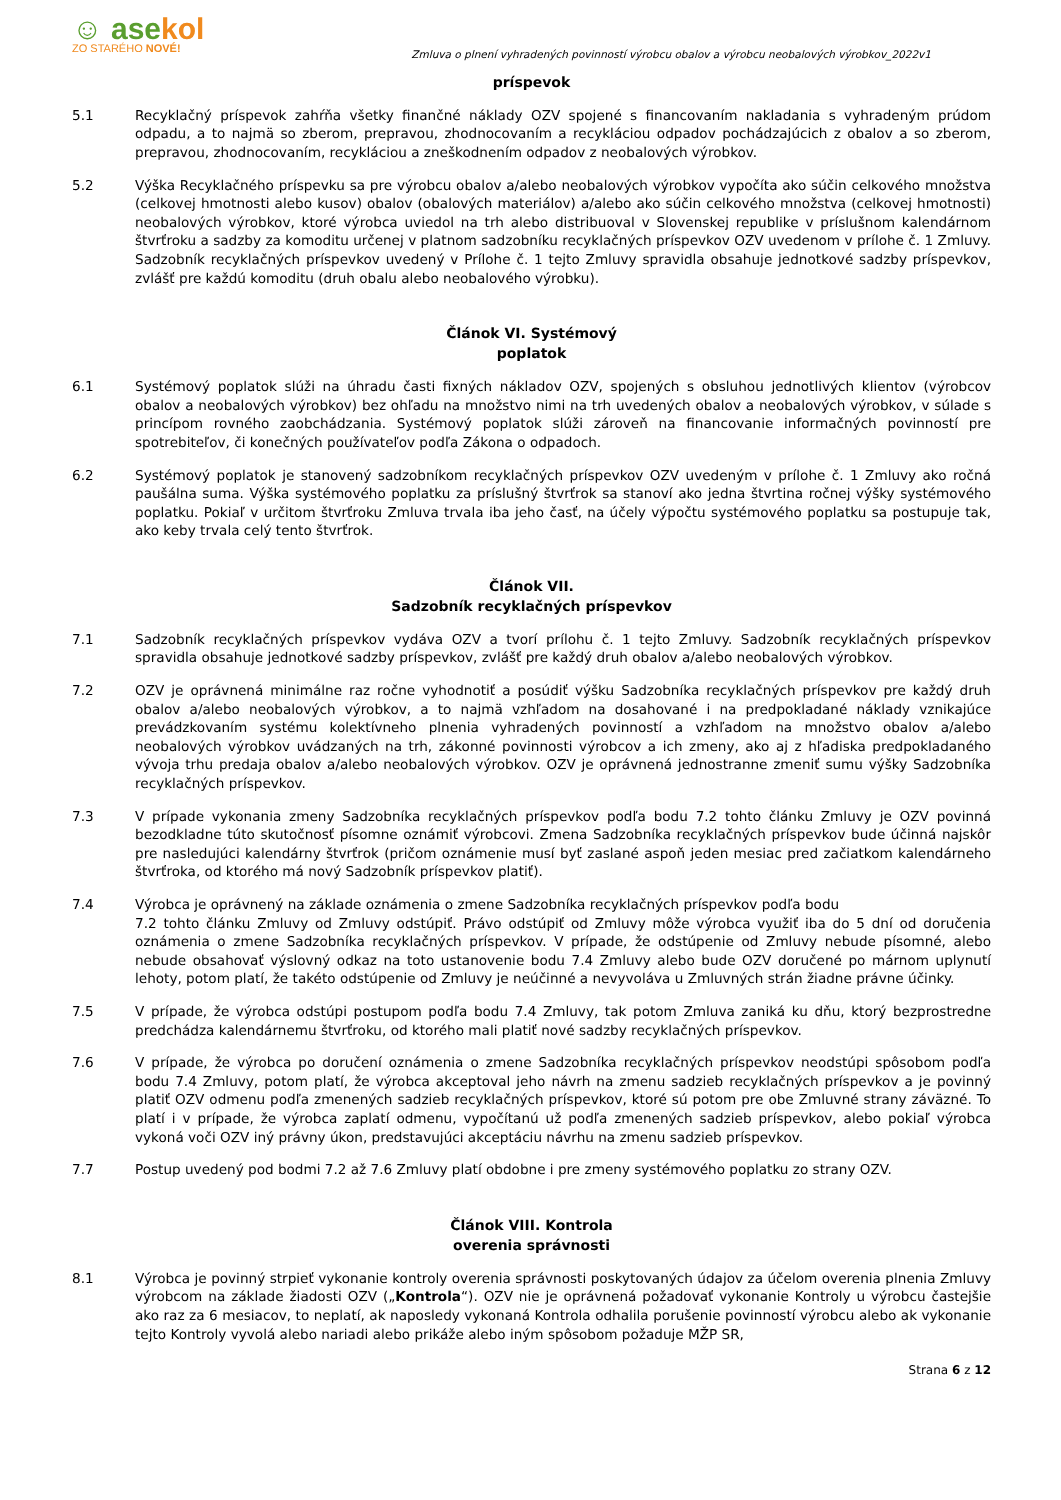☺ asekol
ZO STARÉHO NOVÉ!
Zmluva o plnení vyhradených povinností výrobcu obalov a výrobcu neobalových výrobkov_2022v1
príspevok
5.1 Recyklačný príspevok zahŕňa všetky finančné náklady OZV spojené s financovaním nakladania s vyhradeným prúdom odpadu, a to najmä so zberom, prepravou, zhodnocovaním a recykláciou odpadov pochádzajúcich z obalov a so zberom, prepravou, zhodnocovaním, recykláciou a zneškodnením odpadov z neobalových výrobkov.
5.2 Výška Recyklačného príspevku sa pre výrobcu obalov a/alebo neobalových výrobkov vypočíta ako súčin celkového množstva (celkovej hmotnosti alebo kusov) obalov (obalových materiálov) a/alebo ako súčin celkového množstva (celkovej hmotnosti) neobalových výrobkov, ktoré výrobca uviedol na trh alebo distribuoval v Slovenskej republike v príslušnom kalendárnom štvrťroku a sadzby za komoditu určenej v platnom sadzobníku recyklačných príspevkov OZV uvedenom v prílohe č. 1 Zmluvy. Sadzobník recyklačných príspevkov uvedený v Prílohe č. 1 tejto Zmluvy spravidla obsahuje jednotkové sadzby príspevkov, zvlášť pre každú komoditu (druh obalu alebo neobalového výrobku).
Článok VI. Systémový
poplatok
6.1 Systémový poplatok slúži na úhradu časti fixných nákladov OZV, spojených s obsluhou jednotlivých klientov (výrobcov obalov a neobalových výrobkov) bez ohľadu na množstvo nimi na trh uvedených obalov a neobalových výrobkov, v súlade s princípom rovného zaobchádzania. Systémový poplatok slúži zároveň na financovanie informačných povinností pre spotrebiteľov, či konečných používateľov podľa Zákona o odpadoch.
6.2 Systémový poplatok je stanovený sadzobníkom recyklačných príspevkov OZV uvedeným v prílohe č. 1 Zmluvy ako ročná paušálna suma. Výška systémového poplatku za príslušný štvrťrok sa stanoví ako jedna štvrtina ročnej výšky systémového poplatku. Pokiaľ v určitom štvrťroku Zmluva trvala iba jeho časť, na účely výpočtu systémového poplatku sa postupuje tak, ako keby trvala celý tento štvrťrok.
Článok VII.
Sadzobník recyklačných príspevkov
7.1 Sadzobník recyklačných príspevkov vydáva OZV a tvorí prílohu č. 1 tejto Zmluvy. Sadzobník recyklačných príspevkov spravidla obsahuje jednotkové sadzby príspevkov, zvlášť pre každý druh obalov a/alebo neobalových výrobkov.
7.2 OZV je oprávnená minimálne raz ročne vyhodnotiť a posúdiť výšku Sadzobníka recyklačných príspevkov pre každý druh obalov a/alebo neobalových výrobkov, a to najmä vzhľadom na dosahované i na predpokladané náklady vznikajúce prevádzkovaním systému kolektívneho plnenia vyhradených povinností a vzhľadom na množstvo obalov a/alebo neobalových výrobkov uvádzaných na trh, zákonné povinnosti výrobcov a ich zmeny, ako aj z hľadiska predpokladaného vývoja trhu predaja obalov a/alebo neobalových výrobkov. OZV je oprávnená jednostranne zmeniť sumu výšky Sadzobníka recyklačných príspevkov.
7.3 V prípade vykonania zmeny Sadzobníka recyklačných príspevkov podľa bodu 7.2 tohto článku Zmluvy je OZV povinná bezodkladne túto skutočnosť písomne oznámiť výrobcovi. Zmena Sadzobníka recyklačných príspevkov bude účinná najskôr pre nasledujúci kalendárny štvrťrok (pričom oznámenie musí byť zaslané aspoň jeden mesiac pred začiatkom kalendárneho štvrťroka, od ktorého má nový Sadzobník príspevkov platiť).
7.4 Výrobca je oprávnený na základe oznámenia o zmene Sadzobníka recyklačných príspevkov podľa bodu
7.2 tohto článku Zmluvy od Zmluvy odstúpiť. Právo odstúpiť od Zmluvy môže výrobca využiť iba do 5 dní od doručenia oznámenia o zmene Sadzobníka recyklačných príspevkov. V prípade, že odstúpenie od Zmluvy nebude písomné, alebo nebude obsahovať výslovný odkaz na toto ustanovenie bodu 7.4 Zmluvy alebo bude OZV doručené po márnom uplynutí lehoty, potom platí, že takéto odstúpenie od Zmluvy je neúčinné a nevyvoláva u Zmluvných strán žiadne právne účinky.
7.5 V prípade, že výrobca odstúpi postupom podľa bodu 7.4 Zmluvy, tak potom Zmluva zaniká ku dňu, ktorý bezprostredne predchádza kalendárnemu štvrťroku, od ktorého mali platiť nové sadzby recyklačných príspevkov.
7.6 V prípade, že výrobca po doručení oznámenia o zmene Sadzobníka recyklačných príspevkov neodstúpi spôsobom podľa bodu 7.4 Zmluvy, potom platí, že výrobca akceptoval jeho návrh na zmenu sadzieb recyklačných príspevkov a je povinný platiť OZV odmenu podľa zmenených sadzieb recyklačných príspevkov, ktoré sú potom pre obe Zmluvné strany záväzné. To platí i v prípade, že výrobca zaplatí odmenu, vypočítanú už podľa zmenených sadzieb príspevkov, alebo pokiaľ výrobca vykoná voči OZV iný právny úkon, predstavujúci akceptáciu návrhu na zmenu sadzieb príspevkov.
7.7 Postup uvedený pod bodmi 7.2 až 7.6 Zmluvy platí obdobne i pre zmeny systémového poplatku zo strany OZV.
Článok VIII. Kontrola
overenia správnosti
8.1 Výrobca je povinný strpieť vykonanie kontroly overenia správnosti poskytovaných údajov za účelom overenia plnenia Zmluvy výrobcom na základe žiadosti OZV („Kontrola“). OZV nie je oprávnená požadovať vykonanie Kontroly u výrobcu častejšie ako raz za 6 mesiacov, to neplatí, ak naposledy vykonaná Kontrola odhalila porušenie povinností výrobcu alebo ak vykonanie tejto Kontroly vyvolá alebo nariadi alebo prikáže alebo iným spôsobom požaduje MŽP SR,
Strana 6 z 12